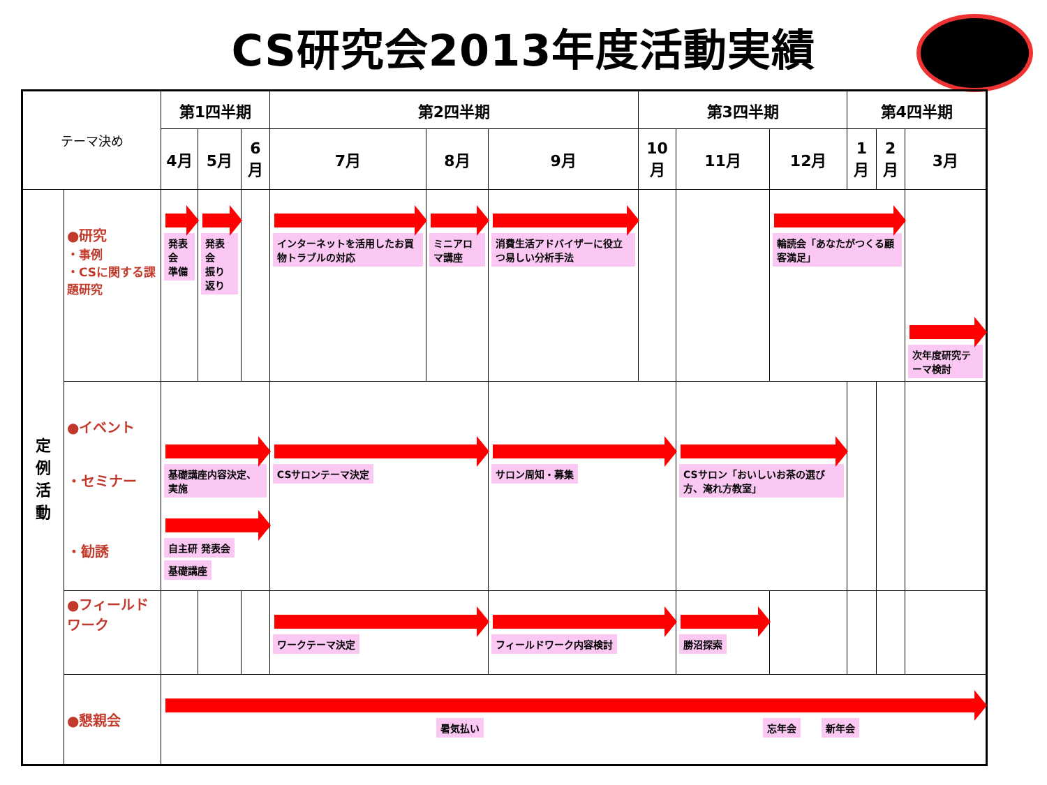CS研究会2013年度活動実績
| テーマ決め | | 第1四半期 | | | 第2四半期 | | | 第3四半期 | | | 第4四半期 | | |
| --- | --- | --- | --- | --- | --- | --- | --- | --- | --- | --- | --- | --- | --- |
| | | 4月 | 5月 | 6月 | 7月 | 8月 | 9月 | 10月 | 11月 | 12月 | 1月 | 2月 | 3月 |
| 定 例 活 動 | ●研究 ・事例 ・CSに関する課題研究 | 発表会 準備 | 発表会 振り返り | | インターネットを活用したお買物トラブルの対応 | ミニアロマ講座 | 消費生活アドバイザーに役立つ易しい分析手法 | | | 輪読会「あなたがつくる顧客満足」 | | | 次年度研究テーマ検討 |
| | ●イベント ・セミナー ・勧誘 | 基礎講座内容決定、実施 自主研 発表会 基礎講座 | | | CSサロンテーマ決定 | | サロン周知・募集 | | CSサロン「おいしいお茶の選び方、淹れ方教室」 | | | | |
| | ●フィールドワーク | | | | ワークテーマ決定 | | フィールドワーク内容検討 | | 勝沼探索 | | | | |
| | ●懇親会 | 暑気払い 忘年会 新年会 | | | | | | | | | | | |